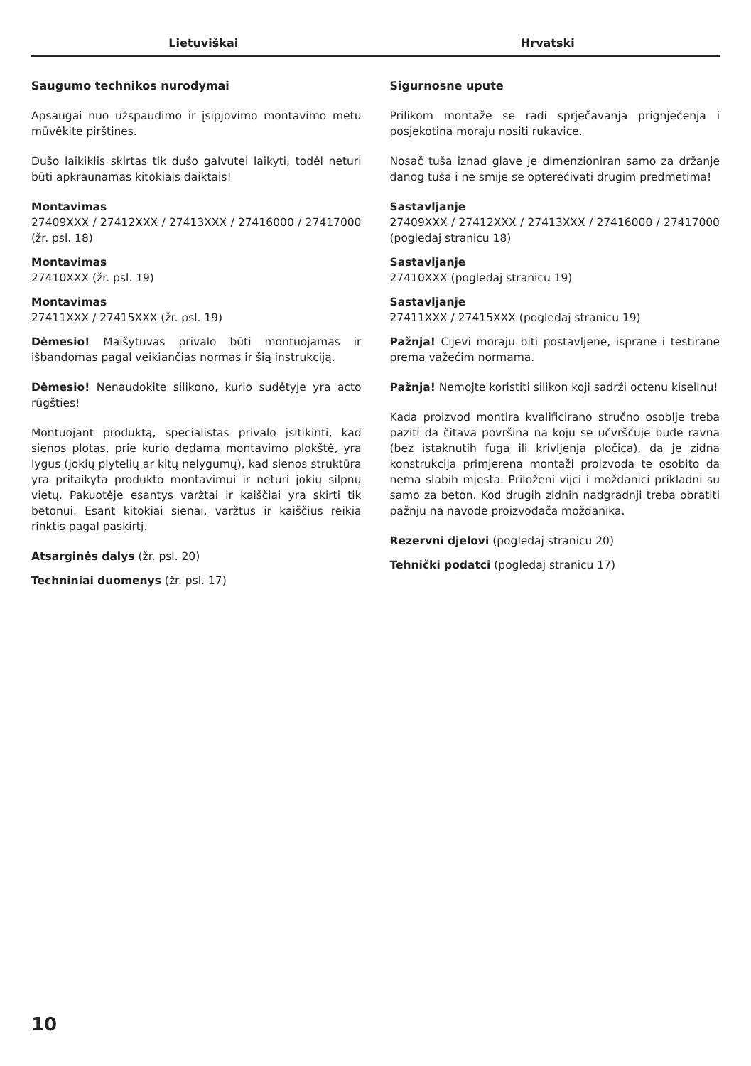Lietuviškai Hrvatski
Saugumo technikos nurodymai
Apsaugai nuo užspaudimo ir įsipjovimo montavimo metu mūvėkite pirštines.
Dušo laikiklis skirtas tik dušo galvutei laikyti, todėl neturi būti apkraunamas kitokiais daiktais!
Montavimas
27409XXX / 27412XXX / 27413XXX / 27416000 / 27417000 (žr. psl. 18)
Montavimas
27410XXX (žr. psl. 19)
Montavimas
27411XXX / 27415XXX (žr. psl. 19)
Dėmesio! Maišytuvas privalo būti montuojamas ir išbandomas pagal veikiančias normas ir šią instrukciją.
Dėmesio! Nenaudokite silikono, kurio sudėtyje yra acto rūgšties!
Montuojant produktą, specialistas privalo įsitikinti, kad sienos plotas, prie kurio dedama montavimo plokštė, yra lygus (jokių plytelių ar kitų nelygumų), kad sienos struktūra yra pritaikyta produkto montavimui ir neturi jokių silpnų vietų. Pakuotėje esantys varžtai ir kaiščiai yra skirti tik betonui. Esant kitokiai sienai, varžtus ir kaiščius reikia rinktis pagal paskirtį.
Atsarginės dalys (žr. psl. 20)
Techniniai duomenys (žr. psl. 17)
Sigurnosne upute
Prilikom montaže se radi sprječavanja prignječenja i posjekotina moraju nositi rukavice.
Nosač tuša iznad glave je dimenzioniran samo za držanje danog tuša i ne smije se opterećivati drugim predmetima!
Sastavljanje
27409XXX / 27412XXX / 27413XXX / 27416000 / 27417000 (pogledaj stranicu 18)
Sastavljanje
27410XXX (pogledaj stranicu 19)
Sastavljanje
27411XXX / 27415XXX (pogledaj stranicu 19)
Pažnja! Cijevi moraju biti postavljene, isprane i testirane prema važećim normama.
Pažnja! Nemojte koristiti silikon koji sadrži octenu kiselinu!
Kada proizvod montira kvalificirano stručno osoblje treba paziti da čitava površina na koju se učvršćuje bude ravna (bez istaknutih fuga ili krivljenja pločica), da je zidna konstrukcija primjerena montaži proizvoda te osobito da nema slabih mjesta. Priloženi vijci i moždanici prikladni su samo za beton. Kod drugih zidnih nadgradnji treba obratiti pažnju na navode proizvođača moždanika.
Rezervni djelovi (pogledaj stranicu 20)
Tehnički podatci (pogledaj stranicu 17)
10